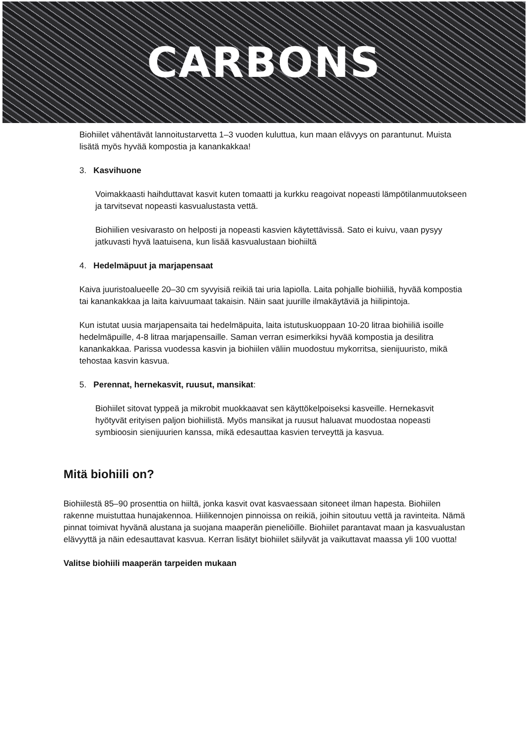CARBONS
Biohiilet vähentävät lannoitustarvetta 1–3 vuoden kuluttua, kun maan elävyys on parantunut. Muista lisätä myös hyvää kompostia ja kanankakkaa!
3. Kasvihuone
Voimakkaasti haihduttavat kasvit kuten tomaatti ja kurkku reagoivat nopeasti lämpötilanmuutokseen ja tarvitsevat nopeasti kasvualustasta vettä.
Biohiilien vesivarasto on helposti ja nopeasti kasvien käytettävissä. Sato ei kuivu, vaan pysyy jatkuvasti hyvä laatuisena, kun lisää kasvualustaan biohiiltä
4. Hedelmäpuut ja marjapensaat
Kaiva juuristoalueelle 20–30 cm syvyisiä reikiä tai uria lapiolla. Laita pohjalle biohiiliä, hyvää kompostia tai kanankakkaa ja laita kaivuumaat takaisin. Näin saat juurille ilmakäytäviä ja hiilipintoja.
Kun istutat uusia marjapensaita tai hedelmäpuita, laita istutuskuoppaan 10-20 litraa biohiiliä isoille hedelmäpuille, 4-8 litraa marjapensaille. Saman verran esimerkiksi hyvää kompostia ja desilitra kanankakkaa. Parissa vuodessa kasvin ja biohiilen väliin muodostuu mykorritsa, sienijuuristo, mikä tehostaa kasvin kasvua.
5. Perennat, hernekasvit, ruusut, mansikat:
Biohiilet sitovat typpeä ja mikrobit muokkaavat sen käyttökelpoiseksi kasveille. Hernekasvit hyötyvät erityisen paljon biohiilistä. Myös mansikat ja ruusut haluavat muodostaa nopeasti symbioosin sienijuurien kanssa, mikä edesauttaa kasvien terveyttä ja kasvua.
Mitä biohiili on?
Biohiilestä 85–90 prosenttia on hiiltä, jonka kasvit ovat kasvaessaan sitoneet ilman hapesta. Biohiilen rakenne muistuttaa hunajakennoa. Hiilikennojen pinnoissa on reikiä, joihin sitoutuu vettä ja ravinteita. Nämä pinnat toimivat hyvänä alustana ja suojana maaperän pieneliöille. Biohiilet parantavat maan ja kasvualustan elävyyttä ja näin edesauttavat kasvua. Kerran lisätyt biohiilet säilyvät ja vaikuttavat maassa yli 100 vuotta!
Valitse biohiili maaperän tarpeiden mukaan